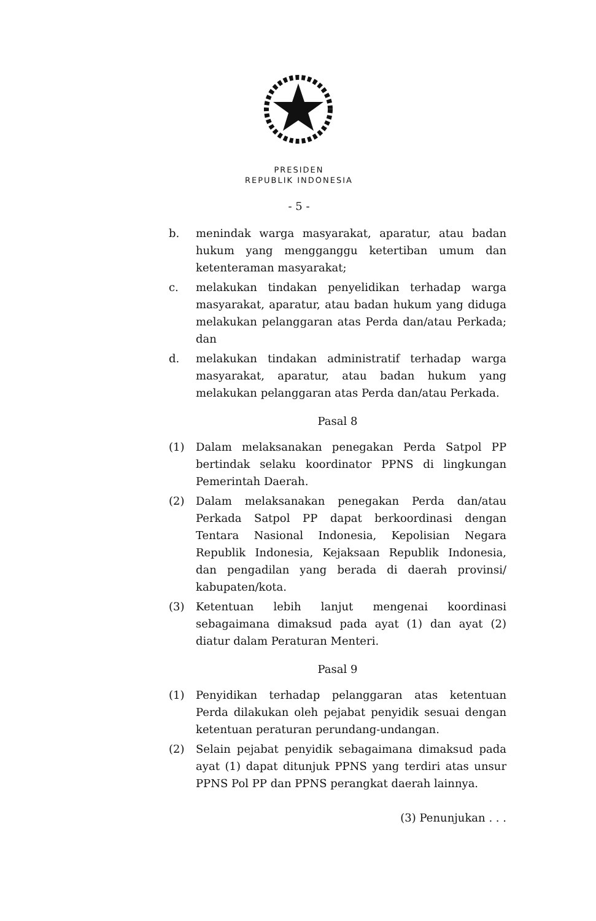PRESIDEN
REPUBLIK INDONESIA
- 5 -
b. menindak warga masyarakat, aparatur, atau badan hukum yang mengganggu ketertiban umum dan ketenteraman masyarakat;
c. melakukan tindakan penyelidikan terhadap warga masyarakat, aparatur, atau badan hukum yang diduga melakukan pelanggaran atas Perda dan/atau Perkada; dan
d. melakukan tindakan administratif terhadap warga masyarakat, aparatur, atau badan hukum yang melakukan pelanggaran atas Perda dan/atau Perkada.
Pasal 8
(1) Dalam melaksanakan penegakan Perda Satpol PP bertindak selaku koordinator PPNS di lingkungan Pemerintah Daerah.
(2) Dalam melaksanakan penegakan Perda dan/atau Perkada Satpol PP dapat berkoordinasi dengan Tentara Nasional Indonesia, Kepolisian Negara Republik Indonesia, Kejaksaan Republik Indonesia, dan pengadilan yang berada di daerah provinsi/ kabupaten/kota.
(3) Ketentuan lebih lanjut mengenai koordinasi sebagaimana dimaksud pada ayat (1) dan ayat (2) diatur dalam Peraturan Menteri.
Pasal 9
(1) Penyidikan terhadap pelanggaran atas ketentuan Perda dilakukan oleh pejabat penyidik sesuai dengan ketentuan peraturan perundang-undangan.
(2) Selain pejabat penyidik sebagaimana dimaksud pada ayat (1) dapat ditunjuk PPNS yang terdiri atas unsur PPNS Pol PP dan PPNS perangkat daerah lainnya.
(3) Penunjukan . . .